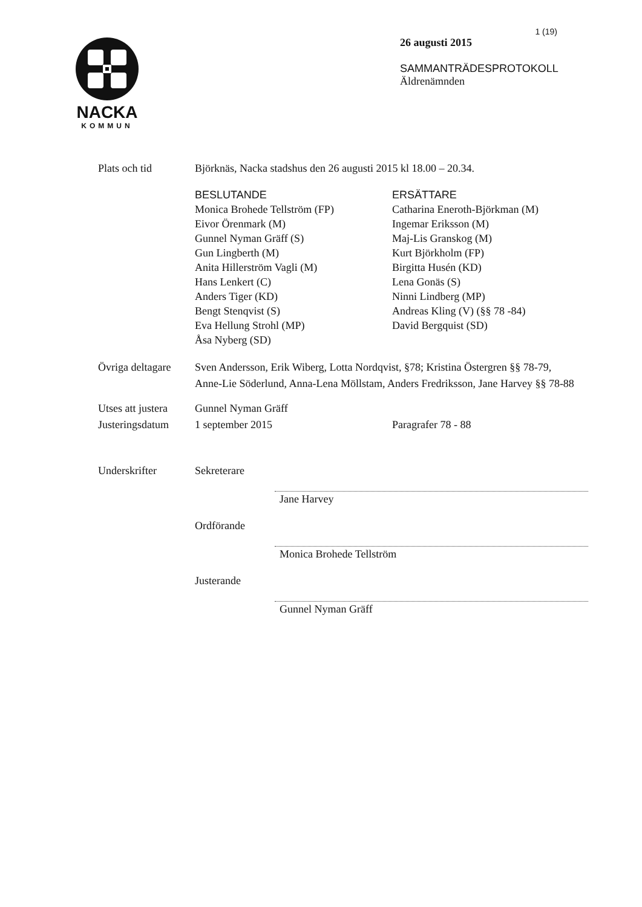NACKA
KOMMUN
1 (19)
26 augusti 2015
SAMMANTRÄDESPROTOKOLL
Äldrenämnden
Plats och tid Björknäs, Nacka stadshus den 26 augusti 2015 kl 18.00 – 20.34.
BESLUTANDE
Monica Brohede Tellström (FP)
Eivor Örenmark (M)
Gunnel Nyman Gräff (S)
Gun Lingberth (M)
Anita Hillerström Vagli (M)
Hans Lenkert (C)
Anders Tiger (KD)
Bengt Stenqvist (S)
Eva Hellung Strohl (MP)
Åsa Nyberg (SD)
ERSÄTTARE
Catharina Eneroth-Björkman (M)
Ingemar Eriksson (M)
Maj-Lis Granskog (M)
Kurt Björkholm (FP)
Birgitta Husén (KD)
Lena Gonäs (S)
Ninni Lindberg (MP)
Andreas Kling (V) (§§ 78 -84)
David Bergquist (SD)
Övriga deltagare
Sven Andersson, Erik Wiberg, Lotta Nordqvist, §78; Kristina Östergren §§ 78-79, Anne-Lie Söderlund, Anna-Lena Möllstam, Anders Fredriksson, Jane Harvey §§ 78-88
Utses att justera
Gunnel Nyman Gräff
Justeringsdatum
1 september 2015 Paragrafer 78 - 88
Underskrifter Sekreterare
Jane Harvey
Ordförande
Monica Brohede Tellström
Justerande
Gunnel Nyman Gräff